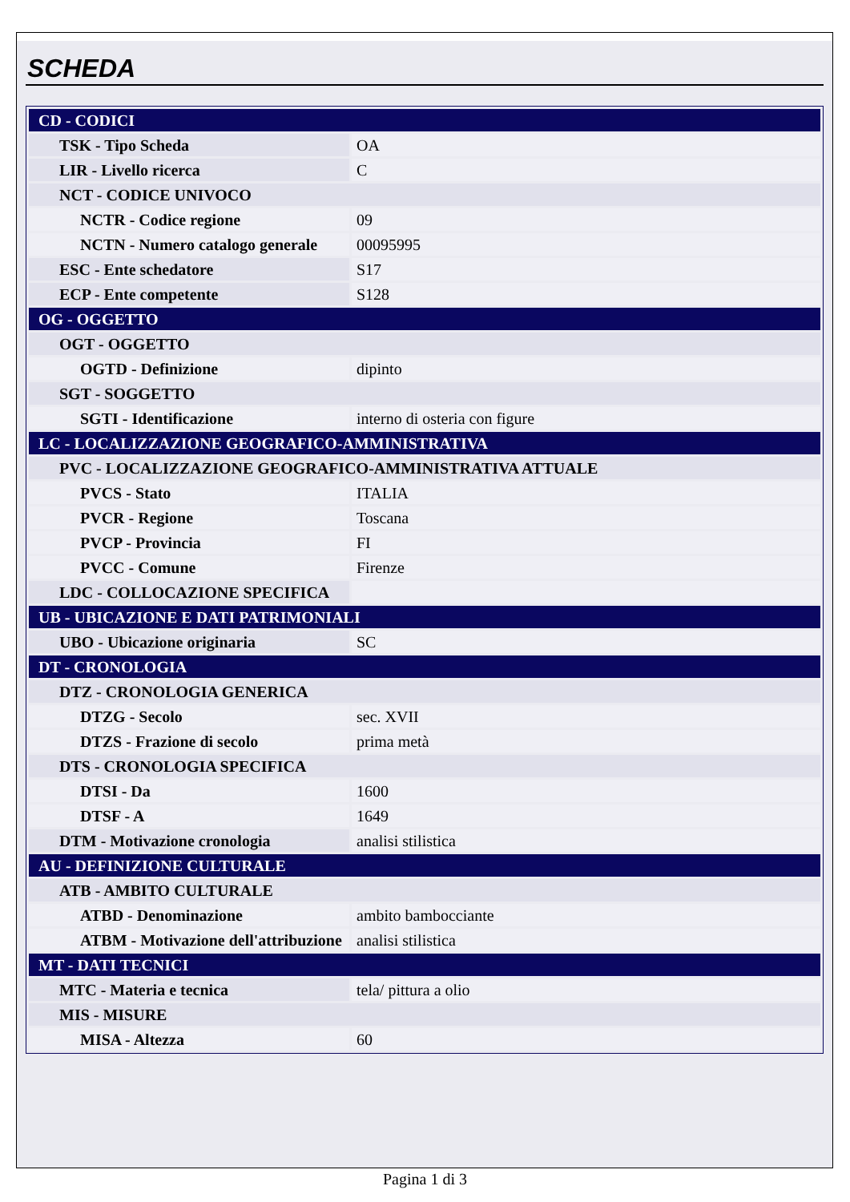SCHEDA
| CD - CODICI | |
| TSK - Tipo Scheda | OA |
| LIR - Livello ricerca | C |
| NCT - CODICE UNIVOCO | |
| NCTR - Codice regione | 09 |
| NCTN - Numero catalogo generale | 00095995 |
| ESC - Ente schedatore | S17 |
| ECP - Ente competente | S128 |
| OG - OGGETTO | |
| OGT - OGGETTO | |
| OGTD - Definizione | dipinto |
| SGT - SOGGETTO | |
| SGTI - Identificazione | interno di osteria con figure |
| LC - LOCALIZZAZIONE GEOGRAFICO-AMMINISTRATIVA | |
| PVC - LOCALIZZAZIONE GEOGRAFICO-AMMINISTRATIVA ATTUALE | |
| PVCS - Stato | ITALIA |
| PVCR - Regione | Toscana |
| PVCP - Provincia | FI |
| PVCC - Comune | Firenze |
| LDC - COLLOCAZIONE SPECIFICA | |
| UB - UBICAZIONE E DATI PATRIMONIALI | |
| UBO - Ubicazione originaria | SC |
| DT - CRONOLOGIA | |
| DTZ - CRONOLOGIA GENERICA | |
| DTZG - Secolo | sec. XVII |
| DTZS - Frazione di secolo | prima metà |
| DTS - CRONOLOGIA SPECIFICA | |
| DTSI - Da | 1600 |
| DTSF - A | 1649 |
| DTM - Motivazione cronologia | analisi stilistica |
| AU - DEFINIZIONE CULTURALE | |
| ATB - AMBITO CULTURALE | |
| ATBD - Denominazione | ambito bambocciante |
| ATBM - Motivazione dell'attribuzione | analisi stilistica |
| MT - DATI TECNICI | |
| MTC - Materia e tecnica | tela/ pittura a olio |
| MIS - MISURE | |
| MISA - Altezza | 60 |
Pagina 1 di 3